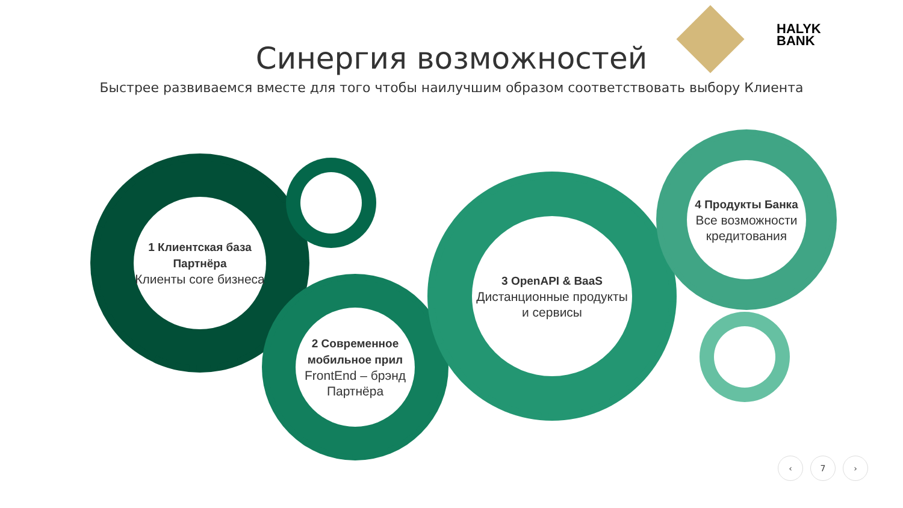HALYK
BANK
Синергия возможностей
Быстрее развиваемся вместе для того чтобы наилучшим образом соответствовать выбору Клиента
1 Клиентская база Партнёра
Клиенты core бизнеса
2 Современное мобильное прил
FrontEnd – брэнд Партнёра
3 OpenAPI & BaaS
Дистанционные продукты и сервисы
4 Продукты Банка
Все возможности кредитования
‹ 7 ›